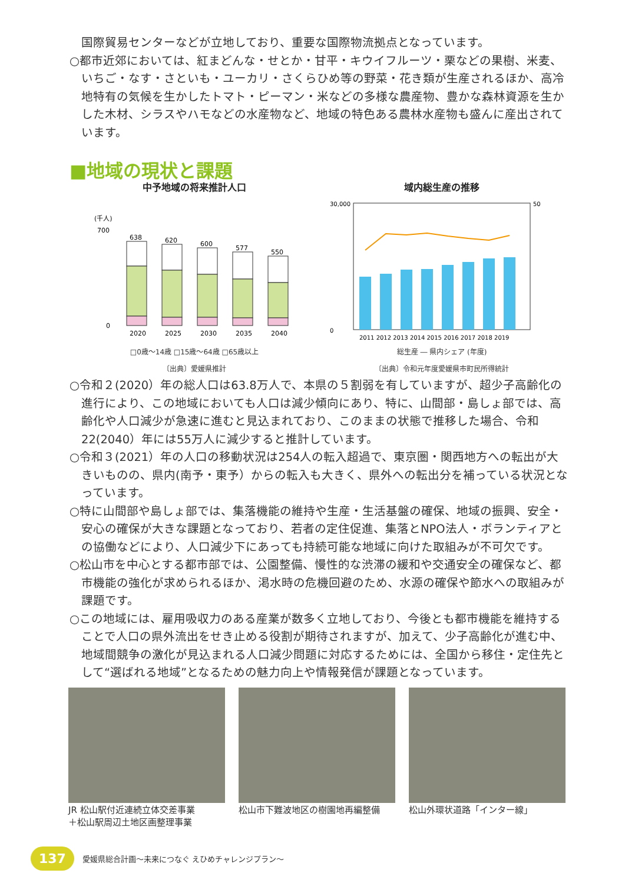国際貿易センターなどが立地しており、重要な国際物流拠点となっています。
○都市近郊においては、紅まどんな・せとか・甘平・キウイフルーツ・栗などの果樹、米麦、いちご・なす・さといも・ユーカリ・さくらひめ等の野菜・花き類が生産されるほか、高冷地特有の気候を生かしたトマト・ピーマン・米などの多様な農産物、豊かな森林資源を生かした木材、シラスやハモなどの水産物など、地域の特色ある農林水産物も盛んに産出されています。
■地域の現状と課題
中予地域の将来推計人口
(千人)
638
620
600
577
550
0
700
2020
2025
2030
2035
2040
□0歳～14歳 □15歳～64歳 □65歳以上
〔出典〕愛媛県推計
域内総生産の推移
30,000
0
50
2011 2012 2013 2014 2015 2016 2017 2018 2019
総生産 ― 県内シェア (年度)
〔出典〕令和元年度愛媛県市町民所得統計
○令和２(2020）年の総人口は63.8万人で、本県の５割弱を有していますが、超少子高齢化の進行により、この地域においても人口は減少傾向にあり、特に、山間部・島しょ部では、高齢化や人口減少が急速に進むと見込まれており、このままの状態で推移した場合、令和22(2040）年には55万人に減少すると推計しています。
○令和３(2021）年の人口の移動状況は254人の転入超過で、東京圏・関西地方への転出が大きいものの、県内(南予・東予）からの転入も大きく、県外への転出分を補っている状況となっています。
○特に山間部や島しょ部では、集落機能の維持や生産・生活基盤の確保、地域の振興、安全・安心の確保が大きな課題となっており、若者の定住促進、集落とNPO法人・ボランティアとの協働などにより、人口減少下にあっても持続可能な地域に向けた取組みが不可欠です。
○松山市を中心とする都市部では、公園整備、慢性的な渋滞の緩和や交通安全の確保など、都市機能の強化が求められるほか、渇水時の危機回避のため、水源の確保や節水への取組みが課題です。
○この地域には、雇用吸収力のある産業が数多く立地しており、今後とも都市機能を維持することで人口の県外流出をせき止める役割が期待されますが、加えて、少子高齢化が進む中、地域間競争の激化が見込まれる人口減少問題に対応するためには、全国から移住・定住先として“選ばれる地域”となるための魅力向上や情報発信が課題となっています。
JR 松山駅付近連続立体交差事業
＋松山駅周辺土地区画整理事業
松山市下難波地区の樹園地再編整備 松山外環状道路「インター線」
137 愛媛県総合計画～未来につなぐ えひめチャレンジプラン～